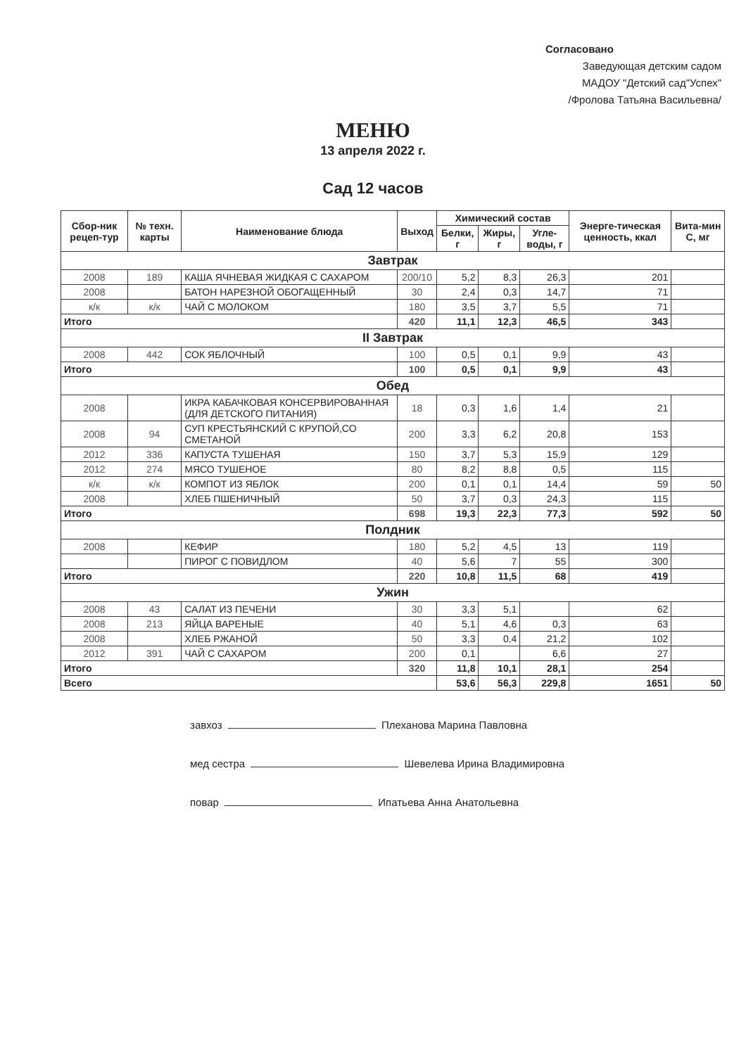Согласовано
Заведующая детским садом
МАДОУ "Детский сад"Успех"
/Фролова Татьяна Васильевна/
МЕНЮ
13 апреля 2022 г.
Сад 12 часов
| Сбор-ник рецеп-тур | № техн. карты | Наименование блюда | Выход | Химический состав | | | Энерге-тическая ценность, ккал | Вита-мин С, мг |
| --- | --- | --- | --- | --- | --- | --- | --- | --- |
| | | | | Белки, г | Жиры, г | Угле-воды, г | | |
| Завтрак | | | | | | | | |
| 2008 | 189 | КАША ЯЧНЕВАЯ ЖИДКАЯ С САХАРОМ | 200/10 | 5,2 | 8,3 | 26,3 | 201 | |
| 2008 | | БАТОН НАРЕЗНОЙ ОБОГАЩЕННЫЙ | 30 | 2,4 | 0,3 | 14,7 | 71 | |
| к/к | к/к | ЧАЙ С МОЛОКОМ | 180 | 3,5 | 3,7 | 5,5 | 71 | |
| Итого | | | 420 | 11,1 | 12,3 | 46,5 | 343 | |
| II Завтрак | | | | | | | | |
| 2008 | 442 | СОК ЯБЛОЧНЫЙ | 100 | 0,5 | 0,1 | 9,9 | 43 | |
| Итого | | | 100 | 0,5 | 0,1 | 9,9 | 43 | |
| Обед | | | | | | | | |
| 2008 | | ИКРА КАБАЧКОВАЯ КОНСЕРВИРОВАННАЯ (ДЛЯ ДЕТСКОГО ПИТАНИЯ) | 18 | 0,3 | 1,6 | 1,4 | 21 | |
| 2008 | 94 | СУП КРЕСТЬЯНСКИЙ С КРУПОЙ,СО СМЕТАНОЙ | 200 | 3,3 | 6,2 | 20,8 | 153 | |
| 2012 | 336 | КАПУСТА ТУШЕНАЯ | 150 | 3,7 | 5,3 | 15,9 | 129 | |
| 2012 | 274 | МЯСО ТУШЕНОЕ | 80 | 8,2 | 8,8 | 0,5 | 115 | |
| к/к | к/к | КОМПОТ ИЗ ЯБЛОК | 200 | 0,1 | 0,1 | 14,4 | 59 | 50 |
| 2008 | | ХЛЕБ ПШЕНИЧНЫЙ | 50 | 3,7 | 0,3 | 24,3 | 115 | |
| Итого | | | 698 | 19,3 | 22,3 | 77,3 | 592 | 50 |
| Полдник | | | | | | | | |
| 2008 | | КЕФИР | 180 | 5,2 | 4,5 | 13 | 119 | |
| | | ПИРОГ С ПОВИДЛОМ | 40 | 5,6 | 7 | 55 | 300 | |
| Итого | | | 220 | 10,8 | 11,5 | 68 | 419 | |
| Ужин | | | | | | | | |
| 2008 | 43 | САЛАТ ИЗ ПЕЧЕНИ | 30 | 3,3 | 5,1 | | 62 | |
| 2008 | 213 | ЯЙЦА ВАРЕНЫЕ | 40 | 5,1 | 4,6 | 0,3 | 63 | |
| 2008 | | ХЛЕБ РЖАНОЙ | 50 | 3,3 | 0,4 | 21,2 | 102 | |
| 2012 | 391 | ЧАЙ С САХАРОМ | 200 | 0,1 | | 6,6 | 27 | |
| Итого | | | 320 | 11,8 | 10,1 | 28,1 | 254 | |
| Всего | | | | 53,6 | 56,3 | 229,8 | 1651 | 50 |
завхоз Плеханова Марина Павловна
мед сестра Шевелева Ирина Владимировна
повар Ипатьева Анна Анатольевна